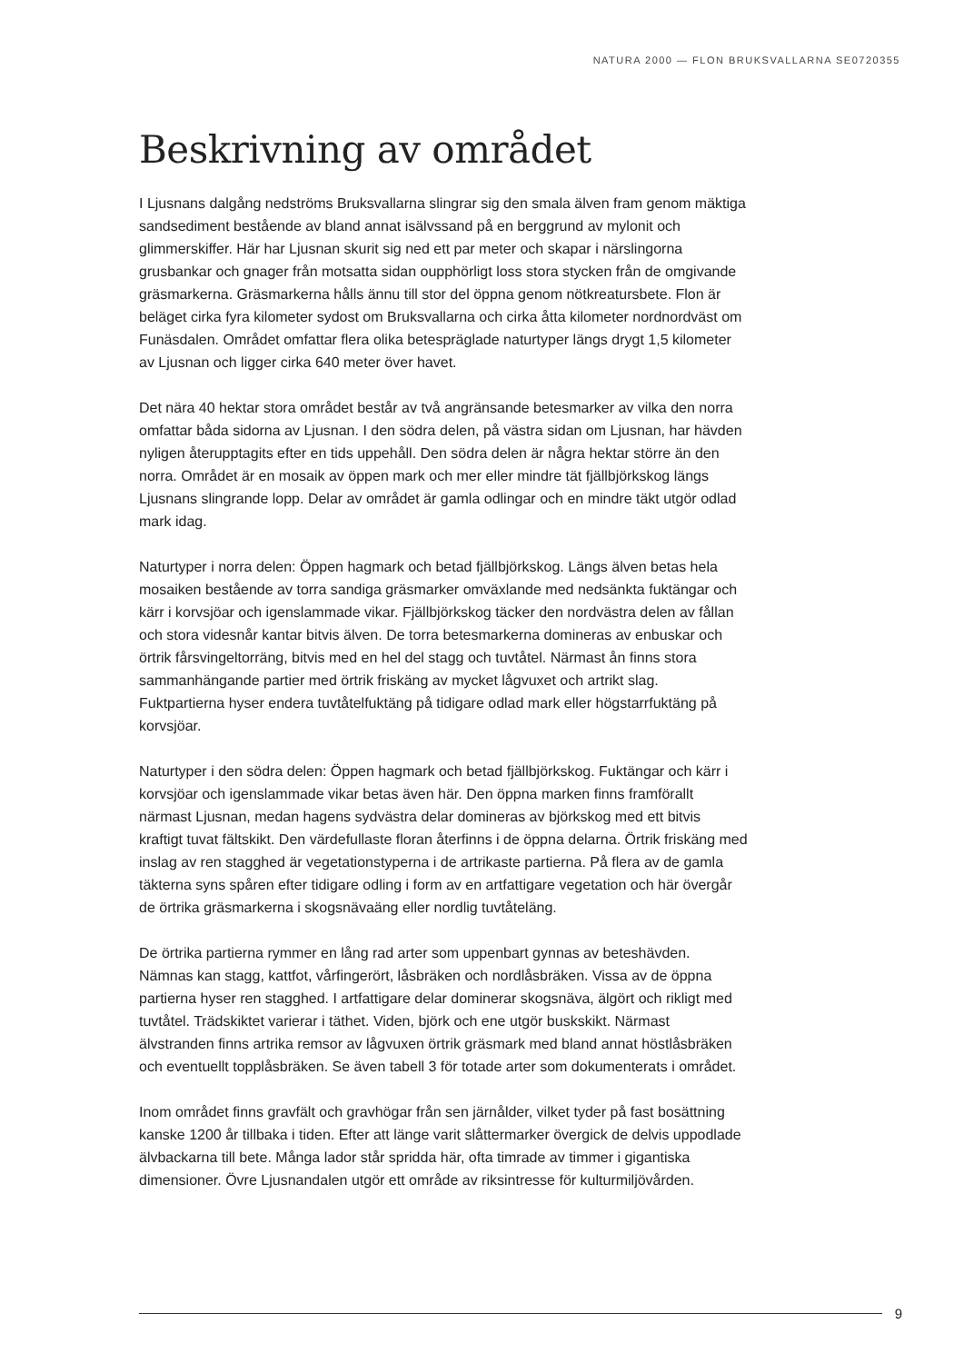NATURA 2000 — FLON BRUKSVALLARNA SE0720355
Beskrivning av området
I Ljusnans dalgång nedströms Bruksvallarna slingrar sig den smala älven fram genom mäktiga sandsediment bestående av bland annat isälvssand på en berggrund av mylonit och glimmerskiffer. Här har Ljusnan skurit sig ned ett par meter och skapar i närslingorna grusbankar och gnager från motsatta sidan oupphörligt loss stora stycken från de omgivande gräsmarkerna. Gräsmarkerna hålls ännu till stor del öppna genom nötkreatursbete. Flon är beläget cirka fyra kilometer sydost om Bruksvallarna och cirka åtta kilometer nordnordväst om Funäsdalen. Området omfattar flera olika betespräglade naturtyper längs drygt 1,5 kilometer av Ljusnan och ligger cirka 640 meter över havet.
Det nära 40 hektar stora området består av två angränsande betesmarker av vilka den norra omfattar båda sidorna av Ljusnan. I den södra delen, på västra sidan om Ljusnan, har hävden nyligen återupptagits efter en tids uppehåll. Den södra delen är några hektar större än den norra. Området är en mosaik av öppen mark och mer eller mindre tät fjällbjörkskog längs Ljusnans slingrande lopp. Delar av området är gamla odlingar och en mindre täkt utgör odlad mark idag.
Naturtyper i norra delen: Öppen hagmark och betad fjällbjörkskog. Längs älven betas hela mosaiken bestående av torra sandiga gräsmarker omväxlande med nedsänkta fuktängar och kärr i korvsjöar och igenslammade vikar. Fjällbjörkskog täcker den nordvästra delen av fållan och stora videsnår kantar bitvis älven. De torra betesmarkerna domineras av enbuskar och örtrik fårsvingeltorräng, bitvis med en hel del stagg och tuvtåtel. Närmast ån finns stora sammanhängande partier med örtrik friskäng av mycket lågvuxet och artrikt slag. Fuktpartierna hyser endera tuvtåtelfuktäng på tidigare odlad mark eller högstarrfuktäng på korvsjöar.
Naturtyper i den södra delen: Öppen hagmark och betad fjällbjörkskog. Fuktängar och kärr i korvsjöar och igenslammade vikar betas även här. Den öppna marken finns framförallt närmast Ljusnan, medan hagens sydvästra delar domineras av björkskog med ett bitvis kraftigt tuvat fältskikt. Den värdefullaste floran återfinns i de öppna delarna. Örtrik friskäng med inslag av ren stagghed är vegetationstyperna i de artrikaste partierna. På flera av de gamla täkterna syns spåren efter tidigare odling i form av en artfattigare vegetation och här övergår de örtrika gräsmarkerna i skogsnävaäng eller nordlig tuvtåteläng.
De örtrika partierna rymmer en lång rad arter som uppenbart gynnas av beteshävden. Nämnas kan stagg, kattfot, vårfingerört, låsbräken och nordlåsbräken. Vissa av de öppna partierna hyser ren stagghed. I artfattigare delar dominerar skogsnäva, älgört och rikligt med tuvtåtel. Trädskiktet varierar i täthet. Viden, björk och ene utgör buskskikt. Närmast älvstranden finns artrika remsor av lågvuxen örtrik gräsmark med bland annat höstlåsbräken och eventuellt topplåsbräken. Se även tabell 3 för totade arter som dokumenterats i området.
Inom området finns gravfält och gravhögar från sen järnålder, vilket tyder på fast bosättning kanske 1200 år tillbaka i tiden. Efter att länge varit slåttermarker övergick de delvis uppodlade älvbackarna till bete. Många lador står spridda här, ofta timrade av timmer i gigantiska dimensioner. Övre Ljusnandalen utgör ett område av riksintresse för kulturmiljövården.
9